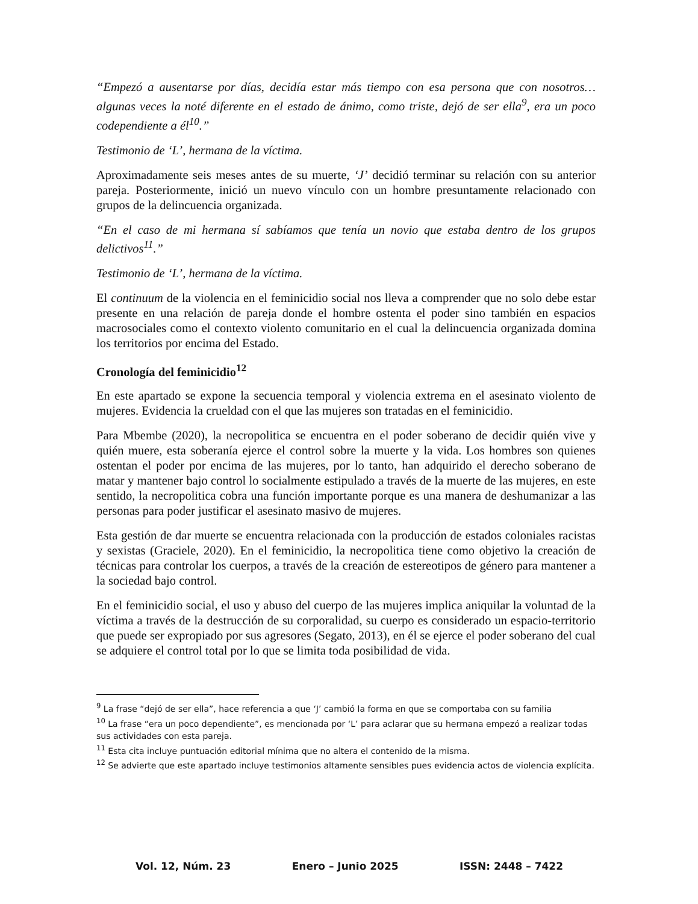“Empezó a ausentarse por días, decidía estar más tiempo con esa persona que con nosotros… algunas veces la noté diferente en el estado de ánimo, como triste, dejó de ser ella<sup>9</sup>, era un poco codependiente a él<sup>10</sup>.”
Testimonio de ‘L’, hermana de la víctima.
Aproximadamente seis meses antes de su muerte, ‘J’ decidió terminar su relación con su anterior pareja. Posteriormente, inició un nuevo vínculo con un hombre presuntamente relacionado con grupos de la delincuencia organizada.
“En el caso de mi hermana sí sabíamos que tenía un novio que estaba dentro de los grupos delictivos<sup>11</sup>.”
Testimonio de ‘L’, hermana de la víctima.
El continuum de la violencia en el feminicidio social nos lleva a comprender que no solo debe estar presente en una relación de pareja donde el hombre ostenta el poder sino también en espacios macrosociales como el contexto violento comunitario en el cual la delincuencia organizada domina los territorios por encima del Estado.
Cronología del feminicidio<sup>12</sup>
En este apartado se expone la secuencia temporal y violencia extrema en el asesinato violento de mujeres. Evidencia la crueldad con el que las mujeres son tratadas en el feminicidio.
Para Mbembe (2020), la necropolitica se encuentra en el poder soberano de decidir quién vive y quién muere, esta soberanía ejerce el control sobre la muerte y la vida. Los hombres son quienes ostentan el poder por encima de las mujeres, por lo tanto, han adquirido el derecho soberano de matar y mantener bajo control lo socialmente estipulado a través de la muerte de las mujeres, en este sentido, la necropolitica cobra una función importante porque es una manera de deshumanizar a las personas para poder justificar el asesinato masivo de mujeres.
Esta gestión de dar muerte se encuentra relacionada con la producción de estados coloniales racistas y sexistas (Graciele, 2020). En el feminicidio, la necropolitica tiene como objetivo la creación de técnicas para controlar los cuerpos, a través de la creación de estereotipos de género para mantener a la sociedad bajo control.
En el feminicidio social, el uso y abuso del cuerpo de las mujeres implica aniquilar la voluntad de la víctima a través de la destrucción de su corporalidad, su cuerpo es considerado un espacio-territorio que puede ser expropiado por sus agresores (Segato, 2013), en él se ejerce el poder soberano del cual se adquiere el control total por lo que se limita toda posibilidad de vida.
<sup>9</sup> La frase “dejó de ser ella”, hace referencia a que ‘J’ cambió la forma en que se comportaba con su familia
<sup>10</sup> La frase “era un poco dependiente”, es mencionada por ‘L’ para aclarar que su hermana empezó a realizar todas sus actividades con esta pareja.
<sup>11</sup> Esta cita incluye puntuación editorial mínima que no altera el contenido de la misma.
<sup>12</sup> Se advierte que este apartado incluye testimonios altamente sensibles pues evidencia actos de violencia explícita.
Vol. 12, Núm. 23 Enero – Junio 2025 ISSN: 2448 – 7422